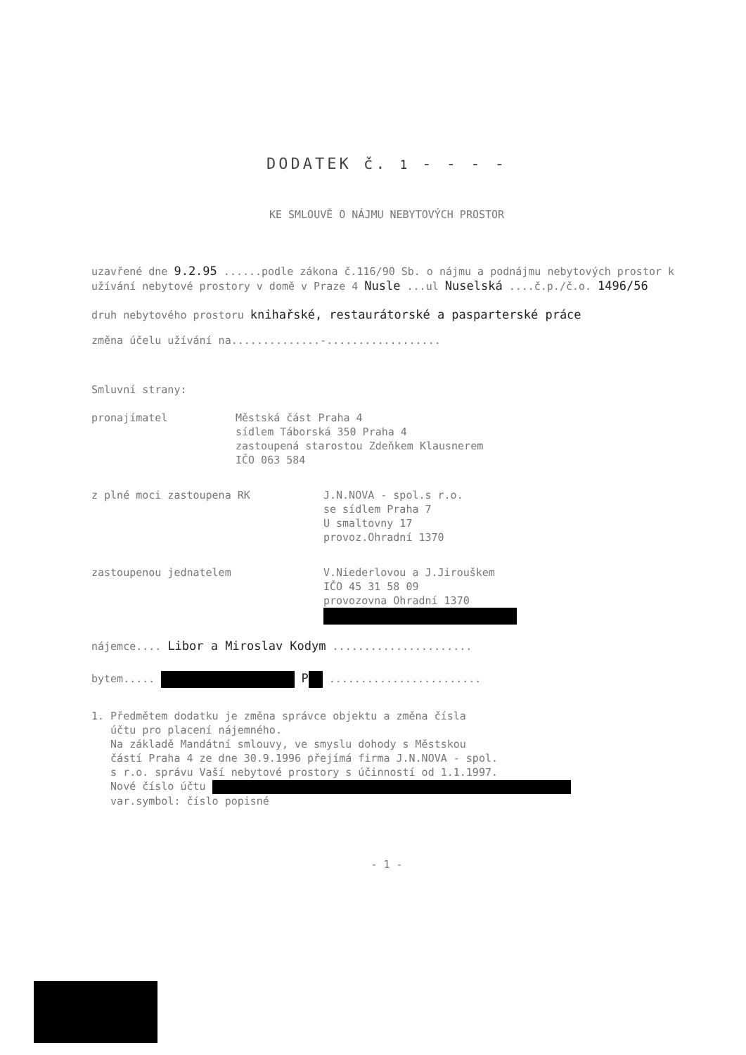DODATEK č. 1 - - - -
KE SMLOUVĚ O NÁJMU NEBYTOVÝCH PROSTOR
uzavřené dne 9.2.95 ......podle zákona č.116/90 Sb. o nájmu a podnájmu nebytových prostor k užívání nebytové prostory v domě v Praze 4 Nusle ...ul Nuselská ....č.p./č.o. 1496/56
druh nebytového prostoru knihařské, restaurátorské a pasparterské práce
změna účelu užívání na..............-..................
Smluvní strany:
pronajímatel Městská část Praha 4
sídlem Táborská 350 Praha 4
zastoupená starostou Zdeňkem Klausnerem
IČO 063 584
z plné moci zastoupena RK J.N.NOVA - spol.s r.o.
se sídlem Praha 7
U smaltovny 17
provoz.Ohradní 1370
zastoupenou jednatelem V.Niederlovou a J.Jirouškem
IČO 45 31 58 09
provozovna Ohradní 1370
nájemce.... Libor a Miroslav Kodym ......................
bytem..... P ........................
1. Předmětem dodatku je změna správce objektu a změna čísla
účtu pro placení nájemného.
Na základě Mandátní smlouvy, ve smyslu dohody s Městskou
částí Praha 4 ze dne 30.9.1996 přejímá firma J.N.NOVA - spol.
s r.o. správu Vaší nebytové prostory s účinností od 1.1.1997.
Nové číslo účtu
var.symbol: číslo popisné
- 1 -